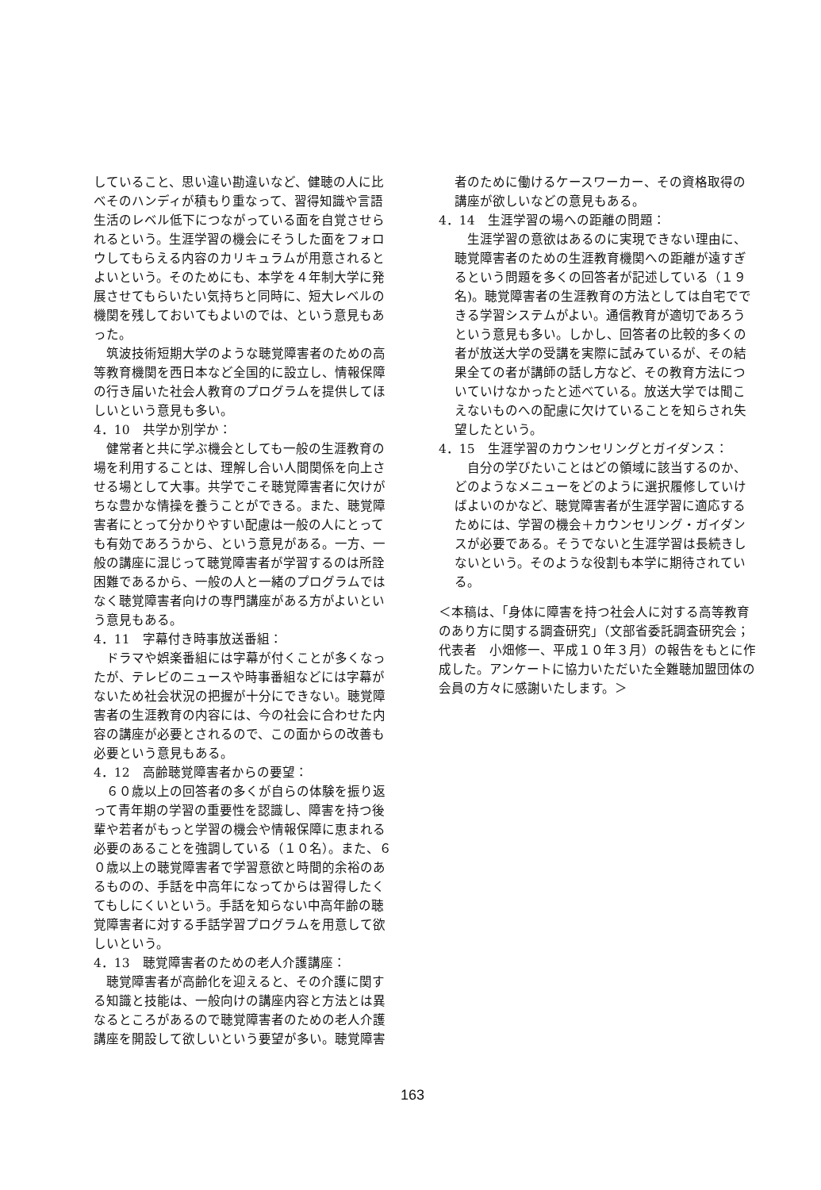していること、思い違い勘違いなど、健聴の人に比べそのハンディが積もり重なって、習得知識や言語生活のレベル低下につながっている面を自覚させられるという。生涯学習の機会にそうした面をフォロウしてもらえる内容のカリキュラムが用意されるとよいという。そのためにも、本学を４年制大学に発展させてもらいたい気持ちと同時に、短大レベルの機関を残しておいてもよいのでは、という意見もあった。
筑波技術短期大学のような聴覚障害者のための高等教育機関を西日本など全国的に設立し、情報保障の行き届いた社会人教育のプログラムを提供してほしいという意見も多い。
4．10　共学か別学か：
健常者と共に学ぶ機会としても一般の生涯教育の場を利用することは、理解し合い人間関係を向上させる場として大事。共学でこそ聴覚障害者に欠けがちな豊かな情操を養うことができる。また、聴覚障害者にとって分かりやすい配慮は一般の人にとっても有効であろうから、という意見がある。一方、一般の講座に混じって聴覚障害者が学習するのは所詮困難であるから、一般の人と一緒のプログラムではなく聴覚障害者向けの専門講座がある方がよいという意見もある。
4．11　字幕付き時事放送番組：
ドラマや娯楽番組には字幕が付くことが多くなったが、テレビのニュースや時事番組などには字幕がないため社会状況の把握が十分にできない。聴覚障害者の生涯教育の内容には、今の社会に合わせた内容の講座が必要とされるので、この面からの改善も必要という意見もある。
4．12　高齢聴覚障害者からの要望：
６０歳以上の回答者の多くが自らの体験を振り返って青年期の学習の重要性を認識し、障害を持つ後輩や若者がもっと学習の機会や情報保障に恵まれる必要のあることを強調している（１０名）。また、６０歳以上の聴覚障害者で学習意欲と時間的余裕のあるものの、手話を中高年になってからは習得したくてもしにくいという。手話を知らない中高年齢の聴覚障害者に対する手話学習プログラムを用意して欲しいという。
4．13　聴覚障害者のための老人介護講座：
聴覚障害者が高齢化を迎えると、その介護に関する知識と技能は、一般向けの講座内容と方法とは異なるところがあるので聴覚障害者のための老人介護講座を開設して欲しいという要望が多い。聴覚障害
者のために働けるケースワーカー、その資格取得の講座が欲しいなどの意見もある。
4．14　生涯学習の場への距離の問題：
生涯学習の意欲はあるのに実現できない理由に、聴覚障害者のための生涯教育機関への距離が遠すぎるという問題を多くの回答者が記述している（１９名)。聴覚障害者の生涯教育の方法としては自宅でできる学習システムがよい。通信教育が適切であろうという意見も多い。しかし、回答者の比較的多くの者が放送大学の受講を実際に試みているが、その結果全ての者が講師の話し方など、その教育方法についていけなかったと述べている。放送大学では聞こえないものへの配慮に欠けていることを知らされ失望したという。
4．15　生涯学習のカウンセリングとガイダンス：
自分の学びたいことはどの領域に該当するのか、どのようなメニューをどのように選択履修していけばよいのかなど、聴覚障害者が生涯学習に適応するためには、学習の機会＋カウンセリング・ガイダンスが必要である。そうでないと生涯学習は長続きしないという。そのような役割も本学に期待されている。
＜本稿は、「身体に障害を持つ社会人に対する高等教育のあり方に関する調査研究」（文部省委託調査研究会；代表者　小畑修一、平成１０年３月）の報告をもとに作成した。アンケートに協力いただいた全難聴加盟団体の会員の方々に感謝いたします。＞
163